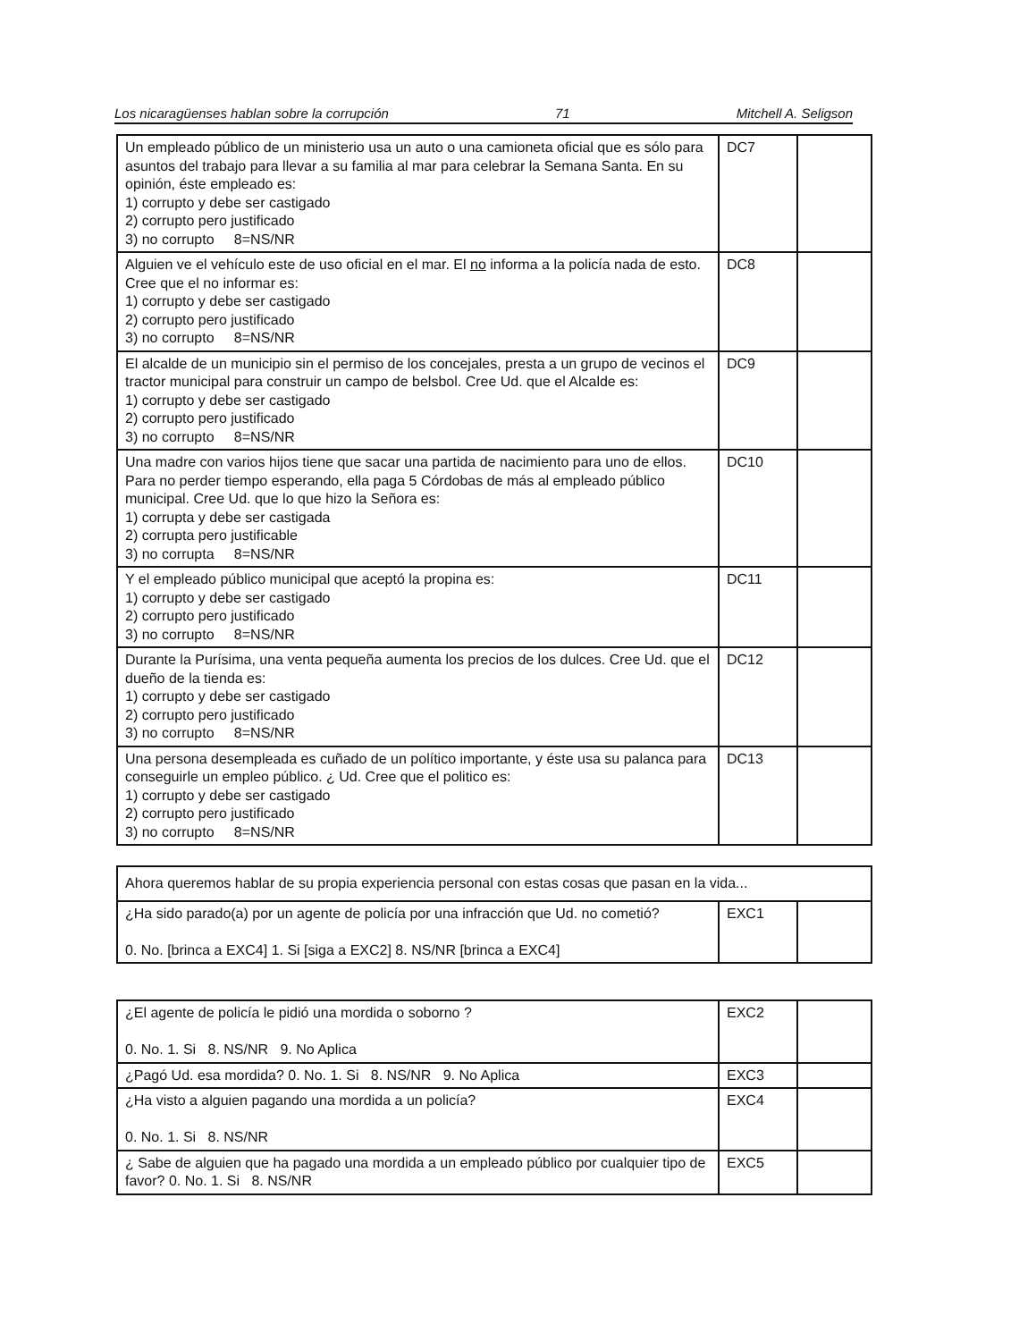Los nicaragüenses hablan sobre la corrupción 71 Mitchell A. Seligson
| Un empleado público de un ministerio usa un auto o una camioneta oficial que es sólo para asuntos del trabajo para llevar a su familia al mar para celebrar la Semana Santa. En su opinión, éste empleado es: 1) corrupto y debe ser castigado 2) corrupto pero justificado 3) no corrupto 8=NS/NR | DC7 | |
| Alguien ve el vehículo este de uso oficial en el mar. El no informa a la policía nada de esto. Cree que el no informar es: 1) corrupto y debe ser castigado 2) corrupto pero justificado 3) no corrupto 8=NS/NR | DC8 | |
| El alcalde de un municipio sin el permiso de los concejales, presta a un grupo de vecinos el tractor municipal para construir un campo de belsbol. Cree Ud. que el Alcalde es: 1) corrupto y debe ser castigado 2) corrupto pero justificado 3) no corrupto 8=NS/NR | DC9 | |
| Una madre con varios hijos tiene que sacar una partida de nacimiento para uno de ellos. Para no perder tiempo esperando, ella paga 5 Córdobas de más al empleado público municipal. Cree Ud. que lo que hizo la Señora es: 1) corrupta y debe ser castigada 2) corrupta pero justificable 3) no corrupta 8=NS/NR | DC10 | |
| Y el empleado público municipal que aceptó la propina es: 1) corrupto y debe ser castigado 2) corrupto pero justificado 3) no corrupto 8=NS/NR | DC11 | |
| Durante la Purísima, una venta pequeña aumenta los precios de los dulces. Cree Ud. que el dueño de la tienda es: 1) corrupto y debe ser castigado 2) corrupto pero justificado 3) no corrupto 8=NS/NR | DC12 | |
| Una persona desempleada es cuñado de un político importante, y éste usa su palanca para conseguirle un empleo público. ¿ Ud. Cree que el politico es: 1) corrupto y debe ser castigado 2) corrupto pero justificado 3) no corrupto 8=NS/NR | DC13 | |
| Ahora queremos hablar de su propia experiencia personal con estas cosas que pasan en la vida... | | |
| ¿Ha sido parado(a) por un agente de policía por una infracción que Ud. no cometió? 0. No. [brinca a EXC4] 1. Si [siga a EXC2] 8. NS/NR [brinca a EXC4] | EXC1 | |
| ¿El agente de policía le pidió una mordida o soborno ? 0. No. 1. Si 8. NS/NR 9. No Aplica | EXC2 | |
| ¿Pagó Ud. esa mordida? 0. No. 1. Si 8. NS/NR 9. No Aplica | EXC3 | |
| ¿Ha visto a alguien pagando una mordida a un policía? 0. No. 1. Si 8. NS/NR | EXC4 | |
| ¿ Sabe de alguien que ha pagado una mordida a un empleado público por cualquier tipo de favor? 0. No. 1. Si 8. NS/NR | EXC5 | |